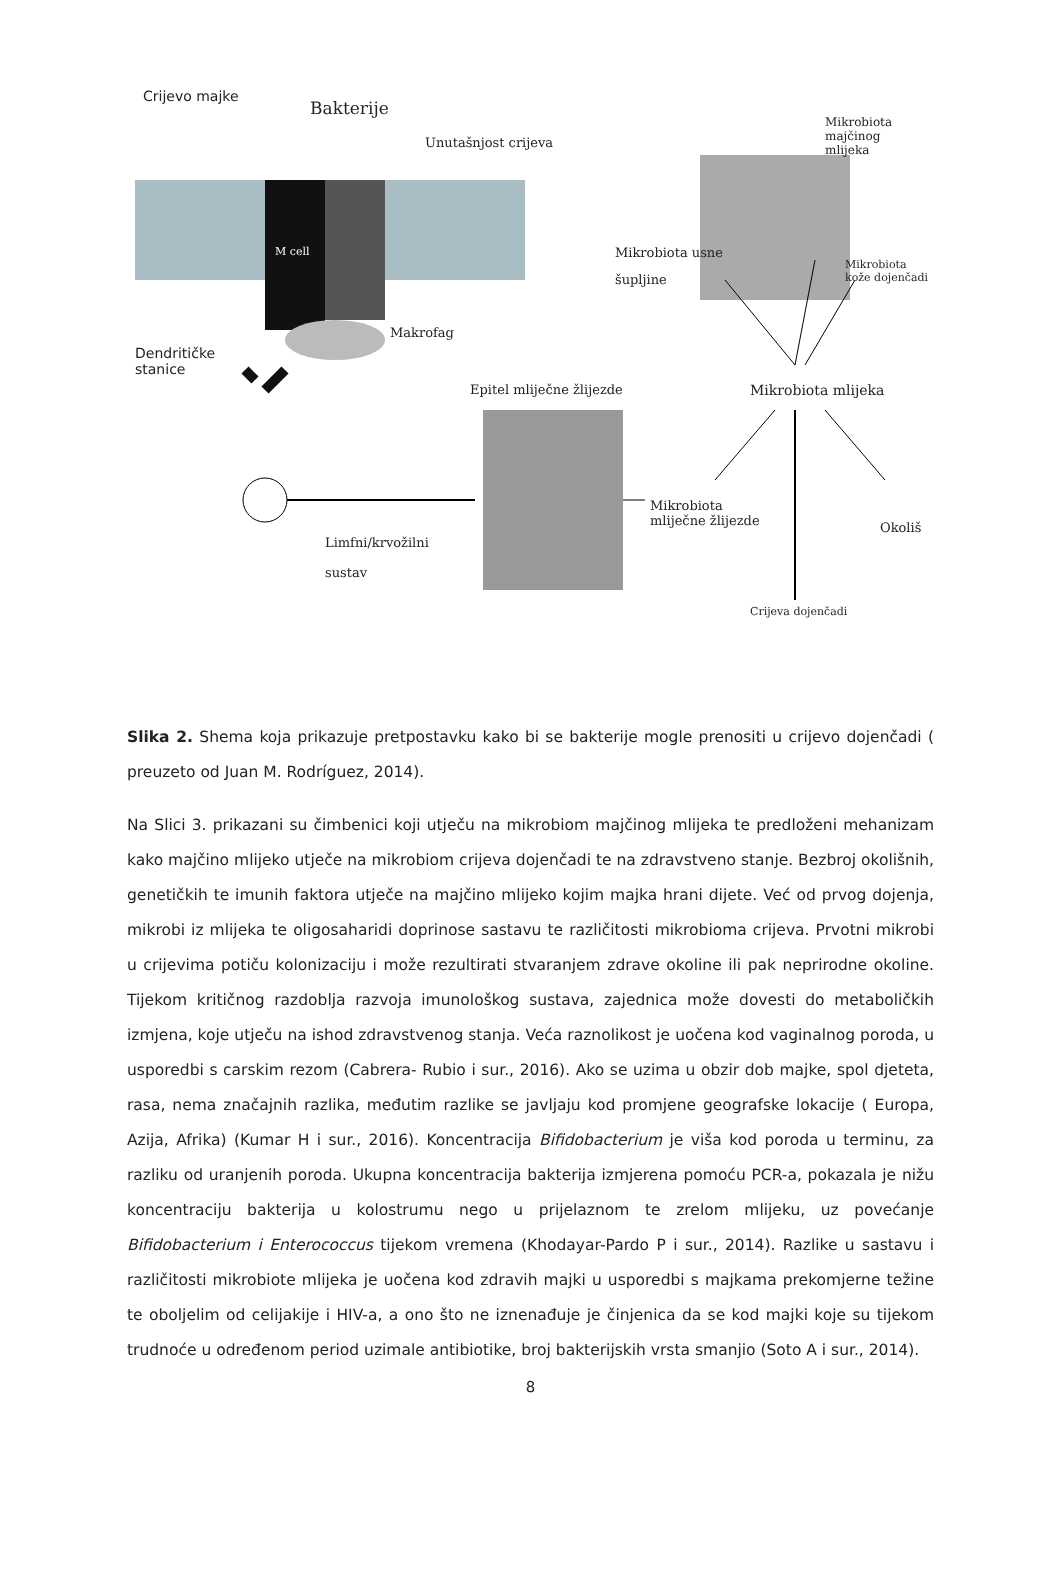Crijevo majke
Bakterije
Unutašnjost crijeva
Mikrobiota
majčinog
mlijeka
M cell Mikrobiota usne
šupljine
Mikrobiota
kože dojenčadi
Makrofag
Dendritičke
stanice
Epitel mliječne žlijezde Mikrobiota mlijeka
Mikrobiota
mliječne žlijezde Okoliš
Limfni/krvožilni
sustav
Crijeva dojenčadi
Slika 2. Shema koja prikazuje pretpostavku kako bi se bakterije mogle prenositi u crijevo dojenčadi ( preuzeto od Juan M. Rodríguez, 2014).
Na Slici 3. prikazani su čimbenici koji utječu na mikrobiom majčinog mlijeka te predloženi mehanizam kako majčino mlijeko utječe na mikrobiom crijeva dojenčadi te na zdravstveno stanje. Bezbroj okolišnih, genetičkih te imunih faktora utječe na majčino mlijeko kojim majka hrani dijete. Već od prvog dojenja, mikrobi iz mlijeka te oligosaharidi doprinose sastavu te različitosti mikrobioma crijeva. Prvotni mikrobi u crijevima potiču kolonizaciju i može rezultirati stvaranjem zdrave okoline ili pak neprirodne okoline. Tijekom kritičnog razdoblja razvoja imunološkog sustava, zajednica može dovesti do metaboličkih izmjena, koje utječu na ishod zdravstvenog stanja. Veća raznolikost je uočena kod vaginalnog poroda, u usporedbi s carskim rezom (Cabrera- Rubio i sur., 2016). Ako se uzima u obzir dob majke, spol djeteta, rasa, nema značajnih razlika, međutim razlike se javljaju kod promjene geografske lokacije ( Europa, Azija, Afrika) (Kumar H i sur., 2016). Koncentracija Bifidobacterium je viša kod poroda u terminu, za razliku od uranjenih poroda. Ukupna koncentracija bakterija izmjerena pomoću PCR-a, pokazala je nižu koncentraciju bakterija u kolostrumu nego u prijelaznom te zrelom mlijeku, uz povećanje Bifidobacterium i Enterococcus tijekom vremena (Khodayar-Pardo P i sur., 2014). Razlike u sastavu i različitosti mikrobiote mlijeka je uočena kod zdravih majki u usporedbi s majkama prekomjerne težine te oboljelim od celijakije i HIV-a, a ono što ne iznenađuje je činjenica da se kod majki koje su tijekom trudnoće u određenom period uzimale antibiotike, broj bakterijskih vrsta smanjio (Soto A i sur., 2014).
8